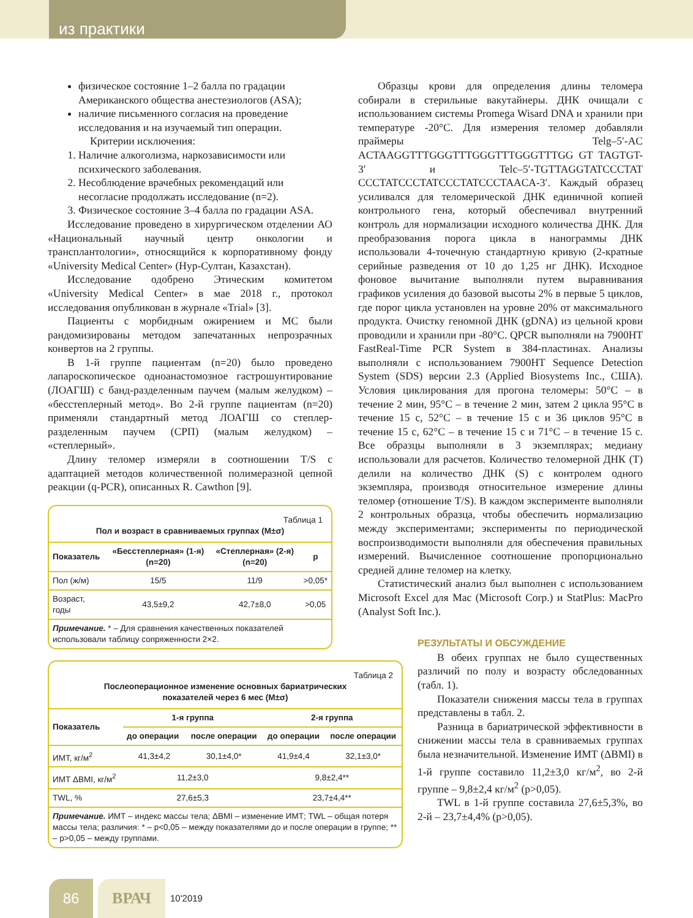из практики
физическое состояние 1–2 балла по градации Американского общества анестезиологов (ASA);
наличие письменного согласия на проведение исследования и на изучаемый тип операции.
Критерии исключения:
1. Наличие алкоголизма, наркозависимости или психического заболевания.
2. Несоблюдение врачебных рекомендаций или несогласие продолжать исследование (n=2).
3. Физическое состояние 3–4 балла по градации ASA.
Исследование проведено в хирургическом отделении АО «Национальный научный центр онкологии и трансплантологии», относящийся к корпоративному фонду «University Medical Center» (Нур-Султан, Казахстан).
Исследование одобрено Этическим комитетом «University Medical Center» в мае 2018 г., протокол исследования опубликован в журнале «Trial» [3].
Пациенты с морбидным ожирением и МС были рандомизированы методом запечатанных непрозрачных конвертов на 2 группы.
В 1-й группе пациентам (n=20) было проведено лапароскопическое одноанастомозное гастрошунтирование (ЛОАГШ) с банд-разделенным паучем (малым желудком) – «бесстеплерный метод». Во 2-й группе пациентам (n=20) применяли стандартный метод ЛОАГШ со степлер-разделенным паучем (СРП) (малым желудком) – «степлерный».
Длину теломер измеряли в соотношении T/S с адаптацией методов количественной полимеразной цепной реакции (q-PCR), описанных R. Cawthon [9].
Таблица 1
Пол и возраст в сравниваемых группах (M±σ)
| Показатель | «Бесстеплерная» (1-я) (n=20) | «Степлерная» (2-я) (n=20) | p |
| --- | --- | --- | --- |
| Пол (ж/м) | 15/5 | 11/9 | >0,05* |
| Возраст, годы | 43,5±9,2 | 42,7±8,0 | >0,05 |
Примечание. * – Для сравнения качественных показателей использовали таблицу сопряженности 2×2.
Таблица 2
Послеоперационное изменение основных бариатрических
показателей через 6 мес (M±σ)
| Показатель | 1-я группа | | 2-я группа | |
| --- | --- | --- | --- | --- |
| | до операции | после операции | до операции | после операции |
| ИМТ, кг/м<sup>2</sup> | 41,3±4,2 | 30,1±4,0* | 41,9±4,4 | 32,1±3,0* |
| ИМТ ΔBMI, кг/м<sup>2</sup> | 11,2±3,0 | | 9,8±2,4** | |
| TWL, % | 27,6±5,3 | | 23,7±4,4** | |
Примечание. ИМТ – индекс массы тела; ΔBMI – изменение ИМТ; TWL – общая потеря массы тела; различия: * – p<0,05 – между показателями до и после операции в группе; ** – p>0,05 – между группами.
Образцы крови для определения длины теломера собирали в стерильные вакутайнеры. ДНК очищали с использованием системы Promega Wisard DNA и хранили при температуре -20°С. Для измерения теломер добавляли праймеры Telg–5′-AC ACTAAGGTTTGGGTTTGGGTTTGGGTTTGG GT TAGTGT-3′ и Telc–5′-TGTTAGGTATCCCTAT CCCTATCCCTATCCCTATCCCTAACA-3′. Каждый образец усиливался для теломерической ДНК единичной копией контрольного гена, который обеспечивал внутренний контроль для нормализации исходного количества ДНК. Для преобразования порога цикла в нанограммы ДНК использовали 4-точечную стандартную кривую (2-кратные серийные разведения от 10 до 1,25 нг ДНК). Исходное фоновое вычитание выполняли путем выравнивания графиков усиления до базовой высоты 2% в первые 5 циклов, где порог цикла установлен на уровне 20% от максимального продукта. Очистку геномной ДНК (gDNA) из цельной крови проводили и хранили при -80°С. QPCR выполняли на 7900HT FastReal-Time PCR System в 384-пластинах. Анализы выполняли с использованием 7900HT Sequence Detection System (SDS) версии 2.3 (Applied Biosystems Inc., США). Условия циклирования для прогона теломеры: 50°С – в течение 2 мин, 95°С – в течение 2 мин, затем 2 цикла 95°С в течение 15 с, 52°С – в течение 15 с и 36 циклов 95°С в течение 15 с, 62°С – в течение 15 с и 71°С – в течение 15 с. Все образцы выполняли в 3 экземплярах; медиану использовали для расчетов. Количество теломерной ДНК (T) делили на количество ДНК (S) с контролем одного экземпляра, производя относительное измерение длины теломер (отношение T/S). В каждом эксперименте выполняли 2 контрольных образца, чтобы обеспечить нормализацию между экспериментами; эксперименты по периодической воспроизводимости выполняли для обеспечения правильных измерений. Вычисленное соотношение пропорционально средней длине теломер на клетку.
Статистический анализ был выполнен с использованием Microsoft Excel для Mac (Microsoft Corp.) и StatPlus: MacPro (Analyst Soft Inc.).
РЕЗУЛЬТАТЫ И ОБСУЖДЕНИЕ
В обеих группах не было существенных различий по полу и возрасту обследованных (табл. 1).
Показатели снижения массы тела в группах представлены в табл. 2.
Разница в бариатрической эффективности в снижении массы тела в сравниваемых группах была незначительной. Изменение ИМТ (ΔBMI) в 1-й группе составило 11,2±3,0 кг/м<sup>2</sup>, во 2-й группе – 9,8±2,4 кг/м<sup>2</sup> (p>0,05).
TWL в 1-й группе составила 27,6±5,3%, во 2-й – 23,7±4,4% (p>0,05).
86 ВРАЧ
10'2019